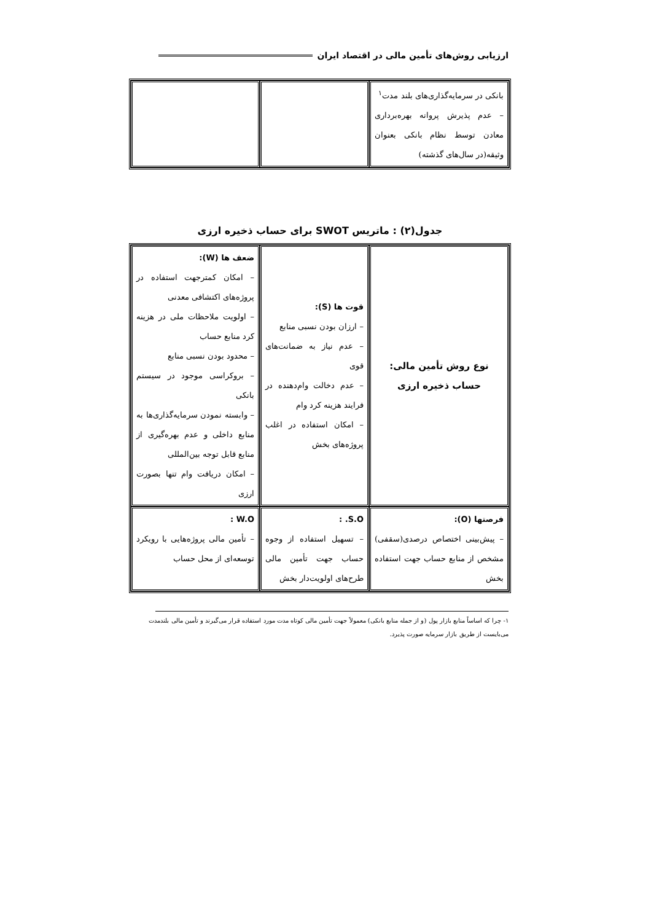ارزیابی روش‌های تأمین مالی در اقتصاد ایران
| بانکی در سرمایه‌گذاری‌های بلند مدت<sup>۱</sup> – عدم پذیرش پروانه بهره‌برداری معادن توسط نظام بانکی بعنوان وثیقه(در سال‌های گذشته) | | |
جدول(۲) : ماتریس SWOT برای حساب ذخیره ارزی
| نوع روش تأمین مالی: حساب ذخیره ارزی | قوت ها (S): – ارزان بودن نسبی منابع – عدم نیاز به ضمانت‌های قوی – عدم دخالت وام‌دهنده در فرایند هزینه کرد وام – امکان استفاده در اغلب پروژه‌های بخش | ضعف ها (W): – امکان کمترجهت استفاده در پروژه‌های اکتشافی معدنی – اولویت ملاحظات ملی در هزینه کرد منابع حساب – محدود بودن نسبی منابع – بروکراسی موجود در سیستم بانکی – وابسته نمودن سرمایه‌گذاری‌ها به منابع داخلی و عدم بهره‌گیری از منابع قابل توجه بین‌المللی – امکان دریافت وام تنها بصورت ارزی |
| فرصتها (O): – پیش‌بینی اختصاص درصدی(سقفی) مشخص از منابع حساب جهت استفاده بخش | S.O. : – تسهیل استفاده از وجوه حساب جهت تأمین مالی طرح‌های اولویت‌دار بخش | W.O : – تأمین مالی پروژه‌هایی با رویکرد توسعه‌ای از محل حساب |
۱- چرا که اساساً منابع بازار پول (و از جمله منابع بانکی) معمولاً جهت تأمین مالی کوتاه مدت مورد استفاده قرار می‌گیرند و تأمین مالی بلندمدت می‌بایست از طریق بازار سرمایه صورت پذیرد.